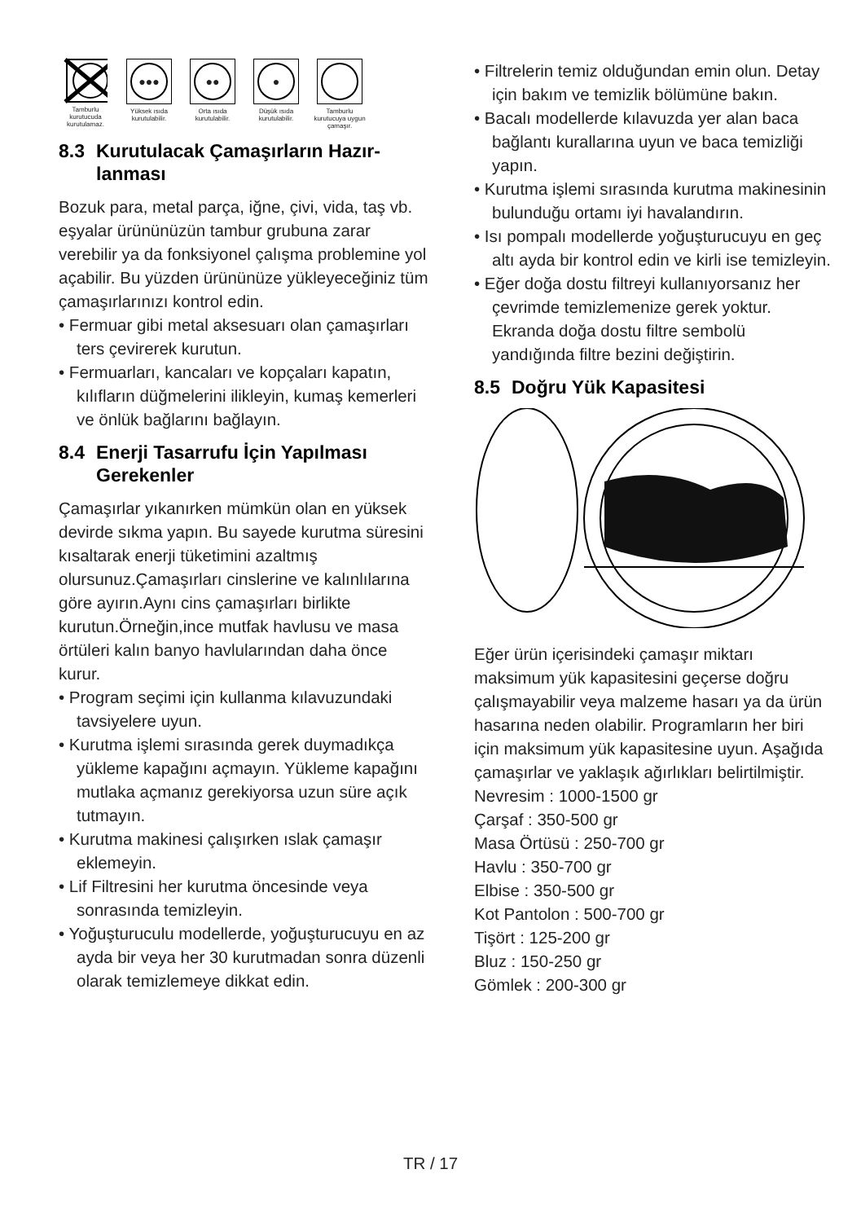Tamburlu kurutucuda kurutulamaz.
●●●
Yüksek ısıda kurutulabilir.
●●
Orta ısıda kurutulabilir.
●
Düşük ısıda kurutulabilir.
Tamburlu kurutucuya uygun çamaşır.
8.3 Kurutulacak Çamaşırların Hazır-
lanması
Bozuk para, metal parça, iğne, çivi, vida, taş vb. eşyalar ürününüzün tambur grubuna zarar verebilir ya da fonksiyonel çalışma problemine yol açabilir. Bu yüzden ürününüze yükleyeceğiniz tüm çamaşırlarınızı kontrol edin.
• Fermuar gibi metal aksesuarı olan çamaşırları ters çevirerek kurutun.
• Fermuarları, kancaları ve kopçaları kapatın, kılıfların düğmelerini ilikleyin, kumaş kemerleri ve önlük bağlarını bağlayın.
8.4 Enerji Tasarrufu İçin Yapılması
Gerekenler
Çamaşırlar yıkanırken mümkün olan en yüksek devirde sıkma yapın. Bu sayede kurutma süresini kısaltarak enerji tüketimini azaltmış olursunuz.Çamaşırları cinslerine ve kalınlılarına göre ayırın.Aynı cins çamaşırları birlikte kurutun.Örneğin,ince mutfak havlusu ve masa örtüleri kalın banyo havlularından daha önce kurur.
• Program seçimi için kullanma kılavuzundaki tavsiyelere uyun.
• Kurutma işlemi sırasında gerek duymadıkça yükleme kapağını açmayın. Yükleme kapağını mutlaka açmanız gerekiyorsa uzun süre açık tutmayın.
• Kurutma makinesi çalışırken ıslak çamaşır eklemeyin.
• Lif Filtresini her kurutma öncesinde veya sonrasında temizleyin.
• Yoğuşturuculu modellerde, yoğuşturucuyu en az ayda bir veya her 30 kurutmadan sonra düzenli olarak temizlemeye dikkat edin.
• Filtrelerin temiz olduğundan emin olun. Detay için bakım ve temizlik bölümüne bakın.
• Bacalı modellerde kılavuzda yer alan baca bağlantı kurallarına uyun ve baca temizliği yapın.
• Kurutma işlemi sırasında kurutma makinesinin bulunduğu ortamı iyi havalandırın.
• Isı pompalı modellerde yoğuşturucuyu en geç altı ayda bir kontrol edin ve kirli ise temizleyin.
• Eğer doğa dostu filtreyi kullanıyorsanız her çevrimde temizlemenize gerek yoktur. Ekranda doğa dostu filtre sembolü yandığında filtre bezini değiştirin.
8.5 Doğru Yük Kapasitesi
Eğer ürün içerisindeki çamaşır miktarı maksimum yük kapasitesini geçerse doğru çalışmayabilir veya malzeme hasarı ya da ürün hasarına neden olabilir. Programların her biri için maksimum yük kapasitesine uyun. Aşağıda çamaşırlar ve yaklaşık ağırlıkları belirtilmiştir.
Nevresim : 1000-1500 gr
Çarşaf : 350-500 gr
Masa Örtüsü : 250-700 gr
Havlu : 350-700 gr
Elbise : 350-500 gr
Kot Pantolon : 500-700 gr
Tişört : 125-200 gr
Bluz : 150-250 gr
Gömlek : 200-300 gr
TR / 17